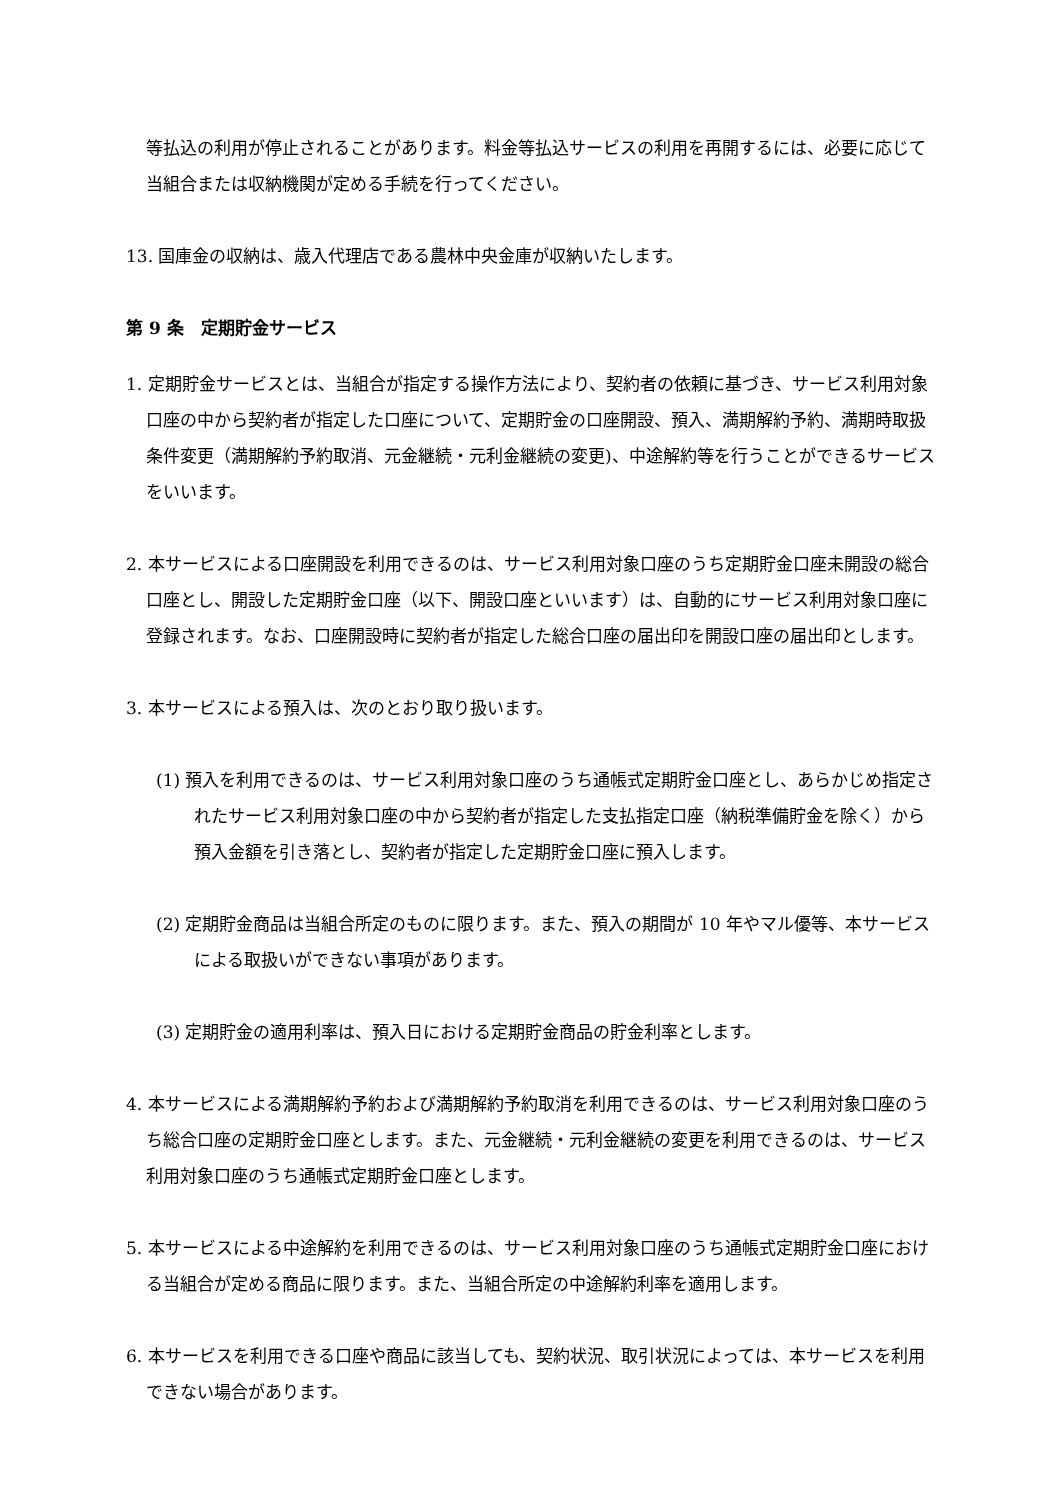等払込の利用が停止されることがあります。料金等払込サービスの利用を再開するには、必要に応じて当組合または収納機関が定める手続を行ってください。
13. 国庫金の収納は、歳入代理店である農林中央金庫が収納いたします。
第 9 条　定期貯金サービス
1. 定期貯金サービスとは、当組合が指定する操作方法により、契約者の依頼に基づき、サービス利用対象口座の中から契約者が指定した口座について、定期貯金の口座開設、預入、満期解約予約、満期時取扱条件変更（満期解約予約取消、元金継続・元利金継続の変更)、中途解約等を行うことができるサービスをいいます。
2. 本サービスによる口座開設を利用できるのは、サービス利用対象口座のうち定期貯金口座未開設の総合口座とし、開設した定期貯金口座（以下、開設口座といいます）は、自動的にサービス利用対象口座に登録されます。なお、口座開設時に契約者が指定した総合口座の届出印を開設口座の届出印とします。
3. 本サービスによる預入は、次のとおり取り扱います。
(1) 預入を利用できるのは、サービス利用対象口座のうち通帳式定期貯金口座とし、あらかじめ指定されたサービス利用対象口座の中から契約者が指定した支払指定口座（納税準備貯金を除く）から預入金額を引き落とし、契約者が指定した定期貯金口座に預入します。
(2) 定期貯金商品は当組合所定のものに限ります。また、預入の期間が 10 年やマル優等、本サービスによる取扱いができない事項があります。
(3) 定期貯金の適用利率は、預入日における定期貯金商品の貯金利率とします。
4. 本サービスによる満期解約予約および満期解約予約取消を利用できるのは、サービス利用対象口座のうち総合口座の定期貯金口座とします。また、元金継続・元利金継続の変更を利用できるのは、サービス利用対象口座のうち通帳式定期貯金口座とします。
5. 本サービスによる中途解約を利用できるのは、サービス利用対象口座のうち通帳式定期貯金口座における当組合が定める商品に限ります。また、当組合所定の中途解約利率を適用します。
6. 本サービスを利用できる口座や商品に該当しても、契約状況、取引状況によっては、本サービスを利用できない場合があります。